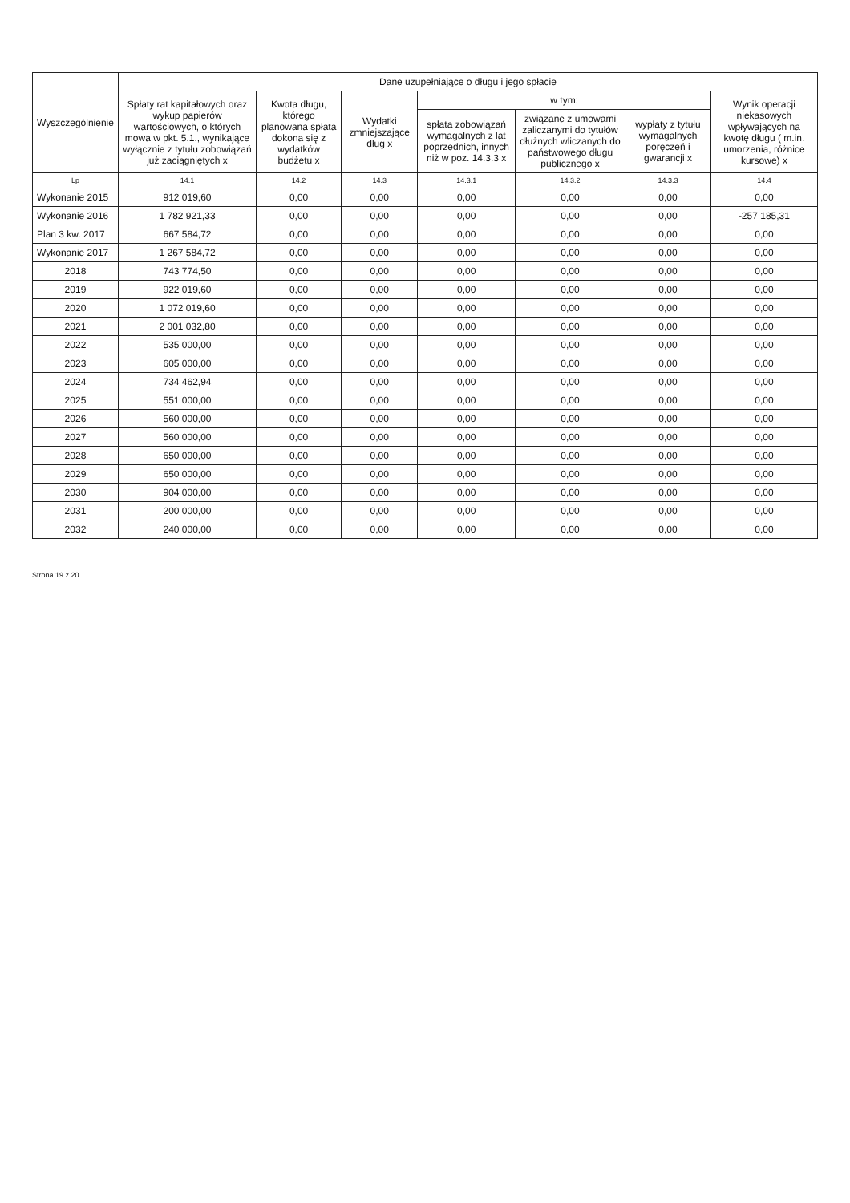| Wyszczególnienie | Dane uzupełniające o długu i jego spłacie | | | | | | |
| --- | --- | --- | --- | --- | --- | --- | --- |
| | Spłaty rat kapitałowych oraz wykup papierów wartościowych, o których mowa w pkt. 5.1., wynikające wyłącznie z tytułu zobowiązań już zaciągniętych x | Kwota długu, którego planowana spłata dokona się z wydatków budżetu x | Wydatki zmniejszające dług x | w tym: | | | Wynik operacji niekasowych wpływających na kwotę długu ( m.in. umorzenia, różnice kursowe) x |
| | | | | spłata zobowiązań wymagalnych z lat poprzednich, innych niż w poz. 14.3.3 x | związane z umowami zaliczanymi do tytułów dłużnych wliczanych do państwowego długu publicznego x | wypłaty z tytułu wymagalnych poręczeń i gwarancji x | |
| Lp | 14.1 | 14.2 | 14.3 | 14.3.1 | 14.3.2 | 14.3.3 | 14.4 |
| Wykonanie 2015 | 912 019,60 | 0,00 | 0,00 | 0,00 | 0,00 | 0,00 | 0,00 |
| Wykonanie 2016 | 1 782 921,33 | 0,00 | 0,00 | 0,00 | 0,00 | 0,00 | -257 185,31 |
| Plan 3 kw. 2017 | 667 584,72 | 0,00 | 0,00 | 0,00 | 0,00 | 0,00 | 0,00 |
| Wykonanie 2017 | 1 267 584,72 | 0,00 | 0,00 | 0,00 | 0,00 | 0,00 | 0,00 |
| 2018 | 743 774,50 | 0,00 | 0,00 | 0,00 | 0,00 | 0,00 | 0,00 |
| 2019 | 922 019,60 | 0,00 | 0,00 | 0,00 | 0,00 | 0,00 | 0,00 |
| 2020 | 1 072 019,60 | 0,00 | 0,00 | 0,00 | 0,00 | 0,00 | 0,00 |
| 2021 | 2 001 032,80 | 0,00 | 0,00 | 0,00 | 0,00 | 0,00 | 0,00 |
| 2022 | 535 000,00 | 0,00 | 0,00 | 0,00 | 0,00 | 0,00 | 0,00 |
| 2023 | 605 000,00 | 0,00 | 0,00 | 0,00 | 0,00 | 0,00 | 0,00 |
| 2024 | 734 462,94 | 0,00 | 0,00 | 0,00 | 0,00 | 0,00 | 0,00 |
| 2025 | 551 000,00 | 0,00 | 0,00 | 0,00 | 0,00 | 0,00 | 0,00 |
| 2026 | 560 000,00 | 0,00 | 0,00 | 0,00 | 0,00 | 0,00 | 0,00 |
| 2027 | 560 000,00 | 0,00 | 0,00 | 0,00 | 0,00 | 0,00 | 0,00 |
| 2028 | 650 000,00 | 0,00 | 0,00 | 0,00 | 0,00 | 0,00 | 0,00 |
| 2029 | 650 000,00 | 0,00 | 0,00 | 0,00 | 0,00 | 0,00 | 0,00 |
| 2030 | 904 000,00 | 0,00 | 0,00 | 0,00 | 0,00 | 0,00 | 0,00 |
| 2031 | 200 000,00 | 0,00 | 0,00 | 0,00 | 0,00 | 0,00 | 0,00 |
| 2032 | 240 000,00 | 0,00 | 0,00 | 0,00 | 0,00 | 0,00 | 0,00 |
Strona 19 z 20